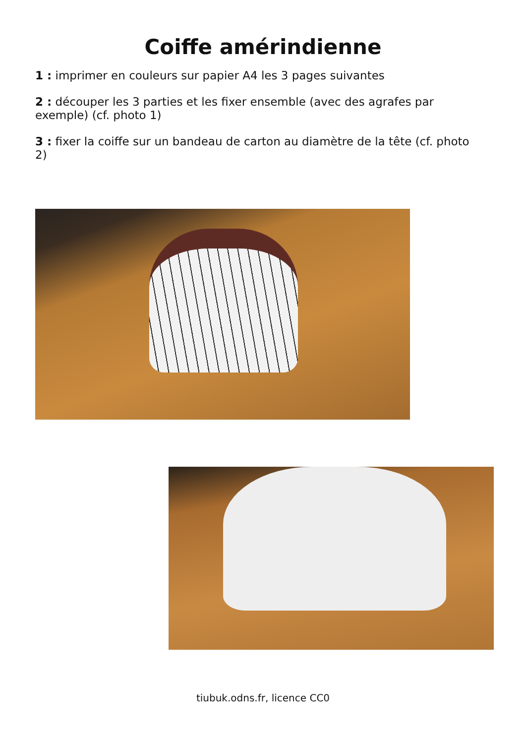Coiffe amérindienne
1 : imprimer en couleurs sur papier A4 les 3 pages suivantes
2 : découper les 3 parties et les fixer ensemble (avec des agrafes par exemple) (cf. photo 1)
3 : fixer la coiffe sur un bandeau de carton au diamètre de la tête (cf. photo 2)
tiubuk.odns.fr, licence CC0